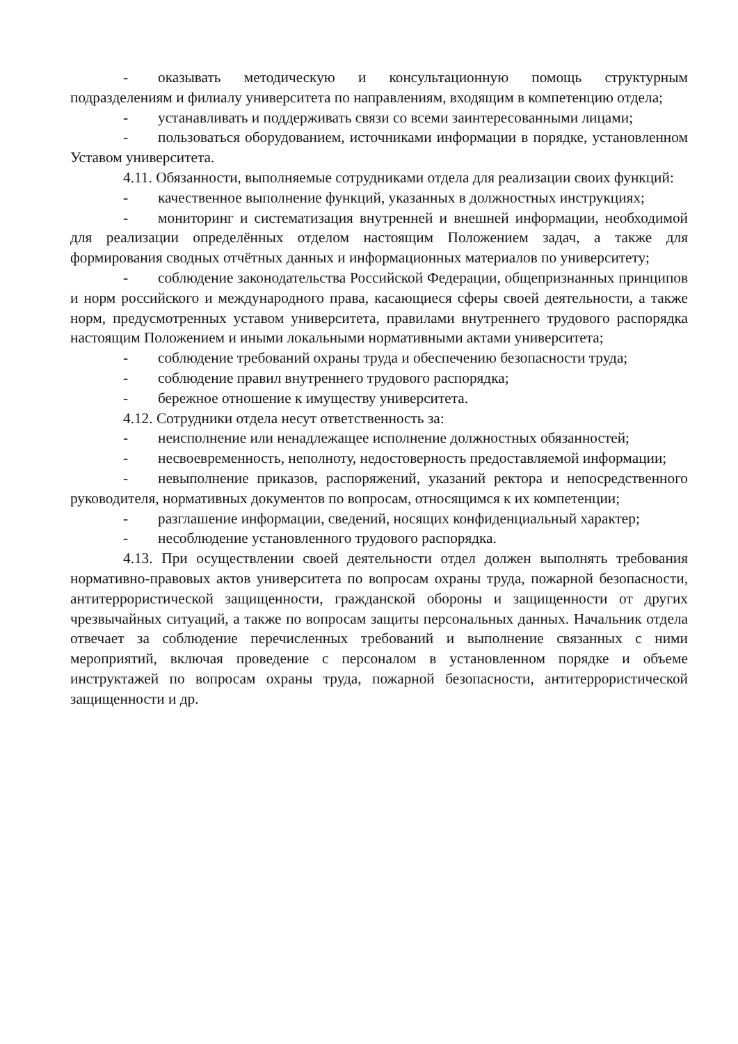- оказывать методическую и консультационную помощь структурным подразделениям и филиалу университета по направлениям, входящим в компетенцию отдела;
- устанавливать и поддерживать связи со всеми заинтересованными лицами;
- пользоваться оборудованием, источниками информации в порядке, установленном Уставом университета.
4.11. Обязанности, выполняемые сотрудниками отдела для реализации своих функций:
- качественное выполнение функций, указанных в должностных инструкциях;
- мониторинг и систематизация внутренней и внешней информации, необходимой для реализации определённых отделом настоящим Положением задач, а также для формирования сводных отчётных данных и информационных материалов по университету;
- соблюдение законодательства Российской Федерации, общепризнанных принципов и норм российского и международного права, касающиеся сферы своей деятельности, а также норм, предусмотренных уставом университета, правилами внутреннего трудового распорядка настоящим Положением и иными локальными нормативными актами университета;
- соблюдение требований охраны труда и обеспечению безопасности труда;
- соблюдение правил внутреннего трудового распорядка;
- бережное отношение к имуществу университета.
4.12. Сотрудники отдела несут ответственность за:
- неисполнение или ненадлежащее исполнение должностных обязанностей;
- несвоевременность, неполноту, недостоверность предоставляемой информации;
- невыполнение приказов, распоряжений, указаний ректора и непосредственного руководителя, нормативных документов по вопросам, относящимся к их компетенции;
- разглашение информации, сведений, носящих конфиденциальный характер;
- несоблюдение установленного трудового распорядка.
4.13. При осуществлении своей деятельности отдел должен выполнять требования нормативно-правовых актов университета по вопросам охраны труда, пожарной безопасности, антитеррористической защищенности, гражданской обороны и защищенности от других чрезвычайных ситуаций, а также по вопросам защиты персональных данных. Начальник отдела отвечает за соблюдение перечисленных требований и выполнение связанных с ними мероприятий, включая проведение с персоналом в установленном порядке и объеме инструктажей по вопросам охраны труда, пожарной безопасности, антитеррористической защищенности и др.